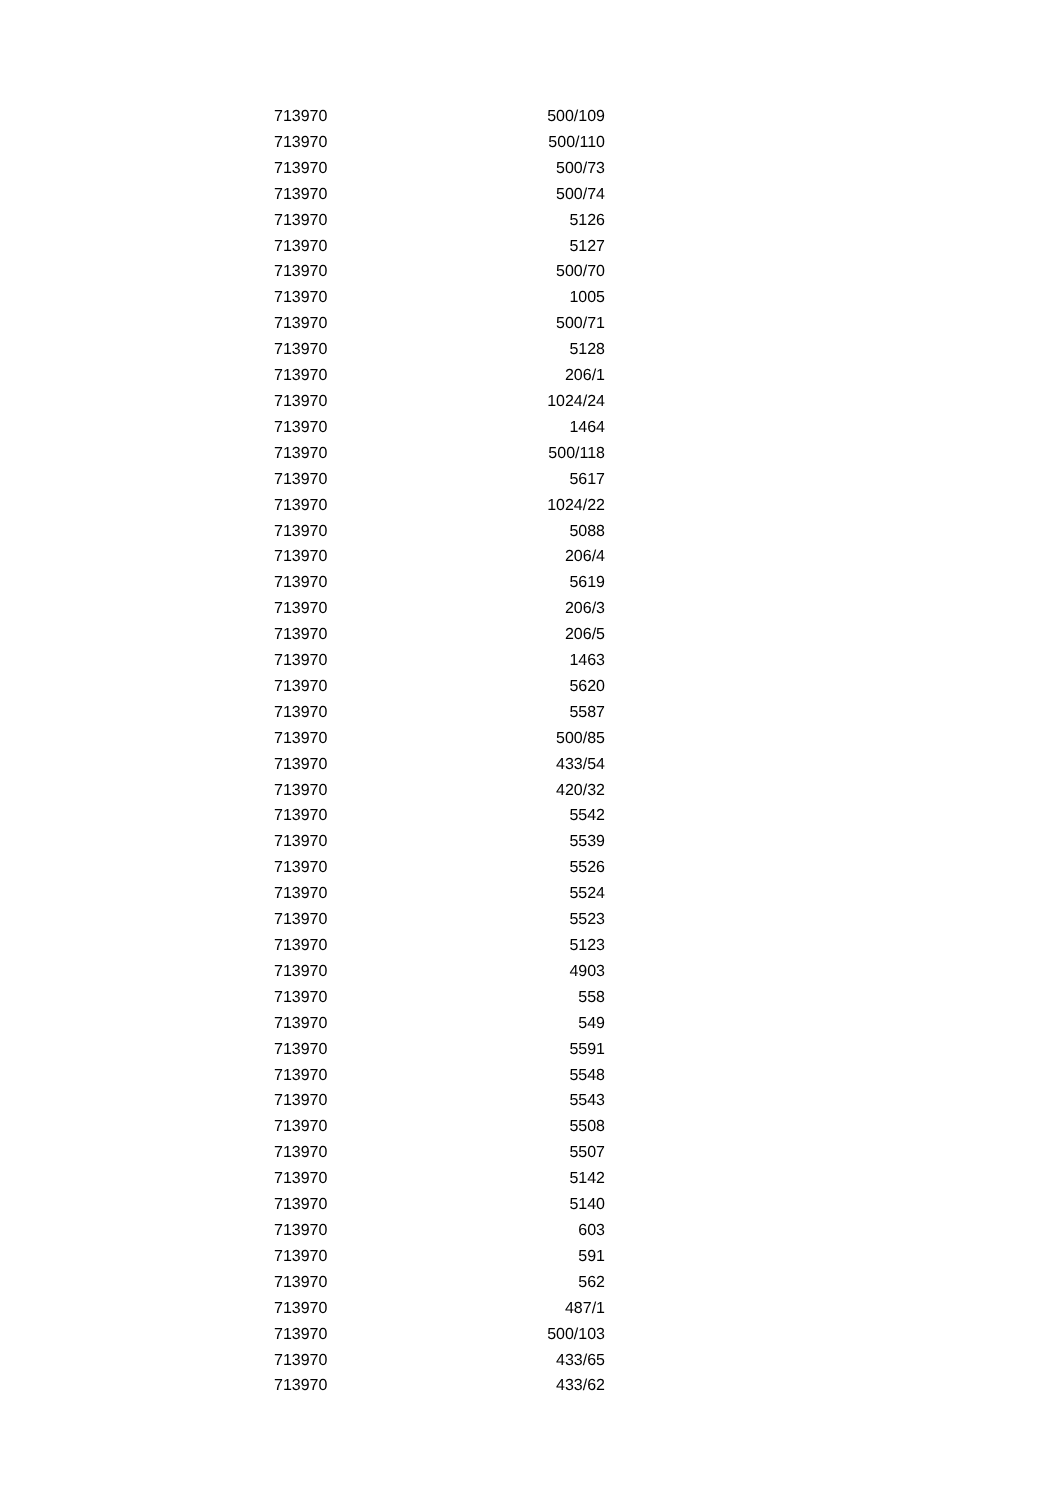| 713970 | 500/109 |
| 713970 | 500/110 |
| 713970 | 500/73 |
| 713970 | 500/74 |
| 713970 | 5126 |
| 713970 | 5127 |
| 713970 | 500/70 |
| 713970 | 1005 |
| 713970 | 500/71 |
| 713970 | 5128 |
| 713970 | 206/1 |
| 713970 | 1024/24 |
| 713970 | 1464 |
| 713970 | 500/118 |
| 713970 | 5617 |
| 713970 | 1024/22 |
| 713970 | 5088 |
| 713970 | 206/4 |
| 713970 | 5619 |
| 713970 | 206/3 |
| 713970 | 206/5 |
| 713970 | 1463 |
| 713970 | 5620 |
| 713970 | 5587 |
| 713970 | 500/85 |
| 713970 | 433/54 |
| 713970 | 420/32 |
| 713970 | 5542 |
| 713970 | 5539 |
| 713970 | 5526 |
| 713970 | 5524 |
| 713970 | 5523 |
| 713970 | 5123 |
| 713970 | 4903 |
| 713970 | 558 |
| 713970 | 549 |
| 713970 | 5591 |
| 713970 | 5548 |
| 713970 | 5543 |
| 713970 | 5508 |
| 713970 | 5507 |
| 713970 | 5142 |
| 713970 | 5140 |
| 713970 | 603 |
| 713970 | 591 |
| 713970 | 562 |
| 713970 | 487/1 |
| 713970 | 500/103 |
| 713970 | 433/65 |
| 713970 | 433/62 |